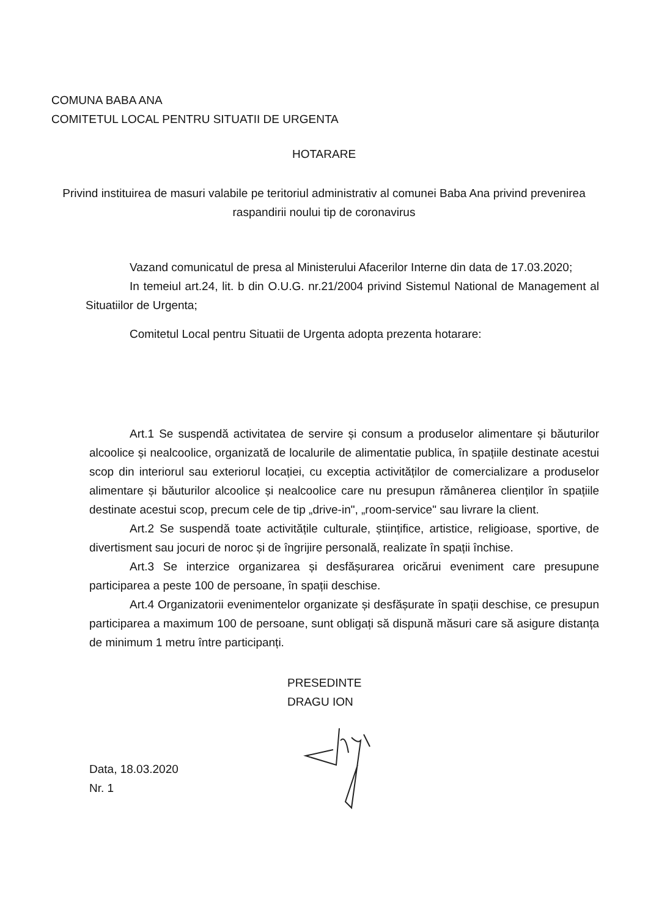COMUNA BABA ANA
COMITETUL LOCAL PENTRU SITUATII DE URGENTA
HOTARARE
Privind instituirea de masuri valabile pe teritoriul administrativ al comunei Baba Ana privind prevenirea raspandirii noului tip de coronavirus
Vazand comunicatul de presa al Ministerului Afacerilor Interne din data de 17.03.2020;
In temeiul art.24, lit. b din O.U.G. nr.21/2004 privind Sistemul National de Management al Situatiilor de Urgenta;
Comitetul Local pentru Situatii de Urgenta adopta prezenta hotarare:
Art.1 Se suspendă activitatea de servire și consum a produselor alimentare și băuturilor alcoolice și nealcoolice, organizată de localurile de alimentatie publica, în spațiile destinate acestui scop din interiorul sau exteriorul locației, cu exceptia activităților de comercializare a produselor alimentare și băuturilor alcoolice și nealcoolice care nu presupun rămânerea clienților în spațiile destinate acestui scop, precum cele de tip „drive-in", „room-service" sau livrare la client.
Art.2 Se suspendă toate activitățile culturale, științifice, artistice, religioase, sportive, de divertisment sau jocuri de noroc și de îngrijire personală, realizate în spații închise.
Art.3 Se interzice organizarea și desfășurarea oricărui eveniment care presupune participarea a peste 100 de persoane, în spații deschise.
Art.4 Organizatorii evenimentelor organizate și desfășurate în spații deschise, ce presupun participarea a maximum 100 de persoane, sunt obligați să dispună măsuri care să asigure distanța de minimum 1 metru între participanți.
PRESEDINTE
DRAGU ION
Data, 18.03.2020
Nr. 1